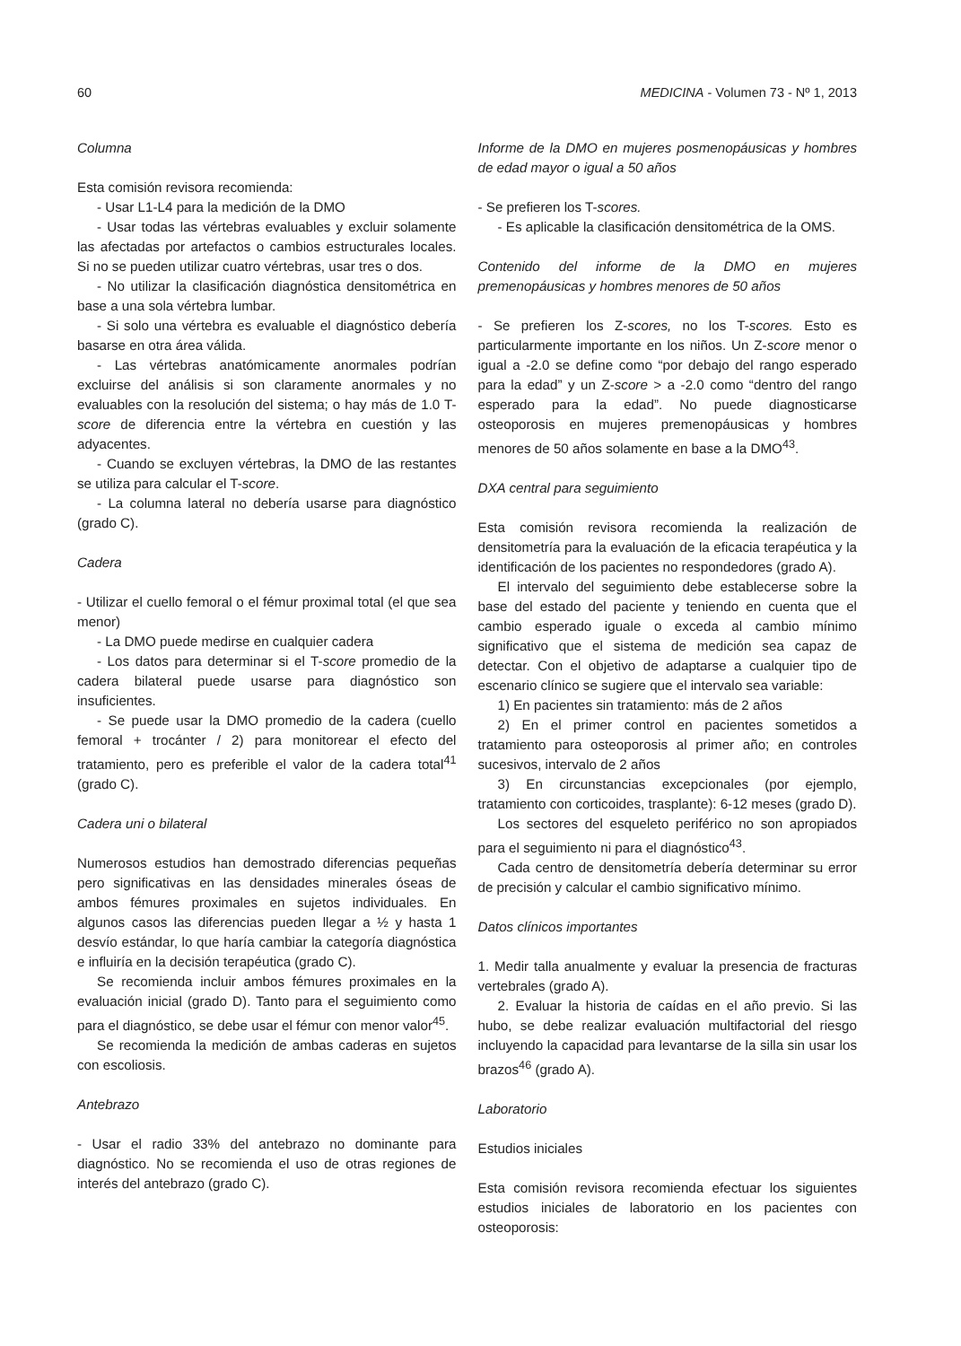60 MEDICINA - Volumen 73 - Nº 1, 2013
Columna
Esta comisión revisora recomienda:
- Usar L1-L4 para la medición de la DMO
- Usar todas las vértebras evaluables y excluir solamente las afectadas por artefactos o cambios estructurales locales. Si no se pueden utilizar cuatro vértebras, usar tres o dos.
- No utilizar la clasificación diagnóstica densitométrica en base a una sola vértebra lumbar.
- Si solo una vértebra es evaluable el diagnóstico debería basarse en otra área válida.
- Las vértebras anatómicamente anormales podrían excluirse del análisis si son claramente anormales y no evaluables con la resolución del sistema; o hay más de 1.0 T-score de diferencia entre la vértebra en cuestión y las adyacentes.
- Cuando se excluyen vértebras, la DMO de las restantes se utiliza para calcular el T-score.
- La columna lateral no debería usarse para diagnóstico (grado C).
Cadera
- Utilizar el cuello femoral o el fémur proximal total (el que sea menor)
- La DMO puede medirse en cualquier cadera
- Los datos para determinar si el T-score promedio de la cadera bilateral puede usarse para diagnóstico son insuficientes.
- Se puede usar la DMO promedio de la cadera (cuello femoral + trocánter / 2) para monitorear el efecto del tratamiento, pero es preferible el valor de la cadera total<sup>41</sup> (grado C).
Cadera uni o bilateral
Numerosos estudios han demostrado diferencias pequeñas pero significativas en las densidades minerales óseas de ambos fémures proximales en sujetos individuales. En algunos casos las diferencias pueden llegar a ½ y hasta 1 desvío estándar, lo que haría cambiar la categoría diagnóstica e influiría en la decisión terapéutica (grado C).
Se recomienda incluir ambos fémures proximales en la evaluación inicial (grado D). Tanto para el seguimiento como para el diagnóstico, se debe usar el fémur con menor valor<sup>45</sup>.
Se recomienda la medición de ambas caderas en sujetos con escoliosis.
Antebrazo
- Usar el radio 33% del antebrazo no dominante para diagnóstico. No se recomienda el uso de otras regiones de interés del antebrazo (grado C).
Informe de la DMO en mujeres posmenopáusicas y hombres de edad mayor o igual a 50 años
- Se prefieren los T-scores.
- Es aplicable la clasificación densitométrica de la OMS.
Contenido del informe de la DMO en mujeres premenopáusicas y hombres menores de 50 años
- Se prefieren los Z-scores, no los T-scores. Esto es particularmente importante en los niños. Un Z-score menor o igual a -2.0 se define como “por debajo del rango esperado para la edad” y un Z-score > a -2.0 como “dentro del rango esperado para la edad”. No puede diagnosticarse osteoporosis en mujeres premenopáusicas y hombres menores de 50 años solamente en base a la DMO<sup>43</sup>.
DXA central para seguimiento
Esta comisión revisora recomienda la realización de densitometría para la evaluación de la eficacia terapéutica y la identificación de los pacientes no respondedores (grado A).
El intervalo del seguimiento debe establecerse sobre la base del estado del paciente y teniendo en cuenta que el cambio esperado iguale o exceda al cambio mínimo significativo que el sistema de medición sea capaz de detectar. Con el objetivo de adaptarse a cualquier tipo de escenario clínico se sugiere que el intervalo sea variable:
1) En pacientes sin tratamiento: más de 2 años
2) En el primer control en pacientes sometidos a tratamiento para osteoporosis al primer año; en controles sucesivos, intervalo de 2 años
3) En circunstancias excepcionales (por ejemplo, tratamiento con corticoides, trasplante): 6-12 meses (grado D).
Los sectores del esqueleto periférico no son apropiados para el seguimiento ni para el diagnóstico<sup>43</sup>.
Cada centro de densitometría debería determinar su error de precisión y calcular el cambio significativo mínimo.
Datos clínicos importantes
1. Medir talla anualmente y evaluar la presencia de fracturas vertebrales (grado A).
2. Evaluar la historia de caídas en el año previo. Si las hubo, se debe realizar evaluación multifactorial del riesgo incluyendo la capacidad para levantarse de la silla sin usar los brazos<sup>46</sup> (grado A).
Laboratorio
Estudios iniciales
Esta comisión revisora recomienda efectuar los siguientes estudios iniciales de laboratorio en los pacientes con osteoporosis: